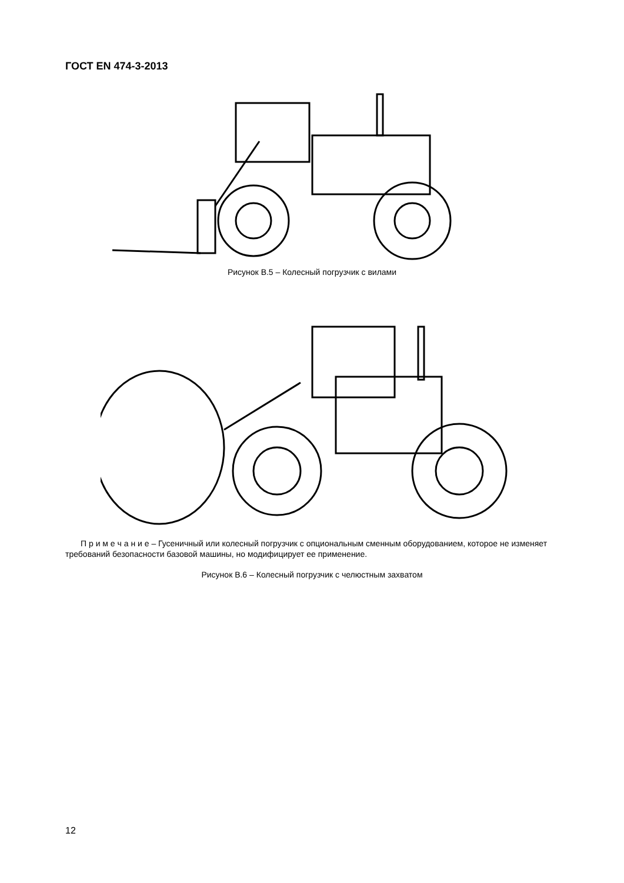ГОСТ EN 474-3-2013
Рисунок В.5 – Колесный погрузчик с вилами
П р и м е ч а н и е – Гусеничный или колесный погрузчик с опциональным сменным оборудованием, которое не изменяет требований безопасности базовой машины, но модифицирует ее применение.
Рисунок В.6 – Колесный погрузчик с челюстным захватом
12